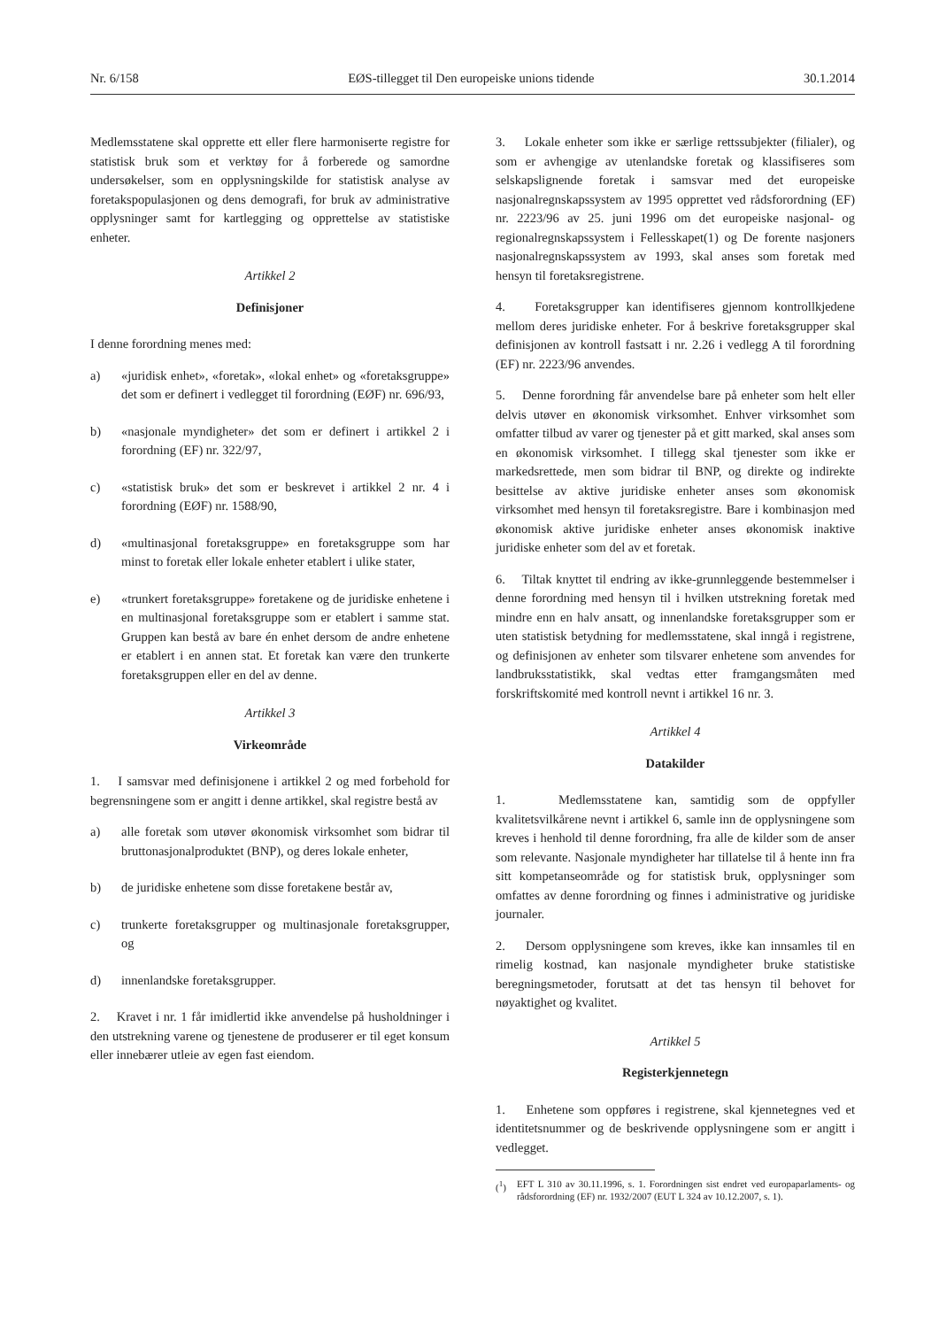Nr. 6/158 EØS-tillegget til Den europeiske unions tidende 30.1.2014
Medlemsstatene skal opprette ett eller flere harmoniserte registre for statistisk bruk som et verktøy for å forberede og samordne undersøkelser, som en opplysningskilde for statistisk analyse av foretakspopulasjonen og dens demografi, for bruk av administrative opplysninger samt for kartlegging og opprettelse av statistiske enheter.
Artikkel 2
Definisjoner
I denne forordning menes med:
a) «juridisk enhet», «foretak», «lokal enhet» og «foretaksgruppe» det som er definert i vedlegget til forordning (EØF) nr. 696/93,
b) «nasjonale myndigheter» det som er definert i artikkel 2 i forordning (EF) nr. 322/97,
c) «statistisk bruk» det som er beskrevet i artikkel 2 nr. 4 i forordning (EØF) nr. 1588/90,
d) «multinasjonal foretaksgruppe» en foretaksgruppe som har minst to foretak eller lokale enheter etablert i ulike stater,
e) «trunkert foretaksgruppe» foretakene og de juridiske enhetene i en multinasjonal foretaksgruppe som er etablert i samme stat. Gruppen kan bestå av bare én enhet dersom de andre enhetene er etablert i en annen stat. Et foretak kan være den trunkerte foretaksgruppen eller en del av denne.
Artikkel 3
Virkeområde
1. I samsvar med definisjonene i artikkel 2 og med forbehold for begrensningene som er angitt i denne artikkel, skal registre bestå av
a) alle foretak som utøver økonomisk virksomhet som bidrar til bruttonasjonalproduktet (BNP), og deres lokale enheter,
b) de juridiske enhetene som disse foretakene består av,
c) trunkerte foretaksgrupper og multinasjonale foretaksgrupper, og
d) innenlandske foretaksgrupper.
2. Kravet i nr. 1 får imidlertid ikke anvendelse på husholdninger i den utstrekning varene og tjenestene de produserer er til eget konsum eller innebærer utleie av egen fast eiendom.
3. Lokale enheter som ikke er særlige rettssubjekter (filialer), og som er avhengige av utenlandske foretak og klassifiseres som selskapslignende foretak i samsvar med det europeiske nasjonalregnskapssystem av 1995 opprettet ved rådsforordning (EF) nr. 2223/96 av 25. juni 1996 om det europeiske nasjonal- og regionalregnskapssystem i Fellesskapet(1) og De forente nasjoners nasjonalregnskapssystem av 1993, skal anses som foretak med hensyn til foretaksregistrene.
4. Foretaksgrupper kan identifiseres gjennom kontrollkjedene mellom deres juridiske enheter. For å beskrive foretaksgrupper skal definisjonen av kontroll fastsatt i nr. 2.26 i vedlegg A til forordning (EF) nr. 2223/96 anvendes.
5. Denne forordning får anvendelse bare på enheter som helt eller delvis utøver en økonomisk virksomhet. Enhver virksomhet som omfatter tilbud av varer og tjenester på et gitt marked, skal anses som en økonomisk virksomhet. I tillegg skal tjenester som ikke er markedsrettede, men som bidrar til BNP, og direkte og indirekte besittelse av aktive juridiske enheter anses som økonomisk virksomhet med hensyn til foretaksregistre. Bare i kombinasjon med økonomisk aktive juridiske enheter anses økonomisk inaktive juridiske enheter som del av et foretak.
6. Tiltak knyttet til endring av ikke-grunnleggende bestemmelser i denne forordning med hensyn til i hvilken utstrekning foretak med mindre enn en halv ansatt, og innenlandske foretaksgrupper som er uten statistisk betydning for medlemsstatene, skal inngå i registrene, og definisjonen av enheter som tilsvarer enhetene som anvendes for landbruksstatistikk, skal vedtas etter framgangsmåten med forskriftskomité med kontroll nevnt i artikkel 16 nr. 3.
Artikkel 4
Datakilder
1. Medlemsstatene kan, samtidig som de oppfyller kvalitetsvilkårene nevnt i artikkel 6, samle inn de opplysningene som kreves i henhold til denne forordning, fra alle de kilder som de anser som relevante. Nasjonale myndigheter har tillatelse til å hente inn fra sitt kompetanseområde og for statistisk bruk, opplysninger som omfattes av denne forordning og finnes i administrative og juridiske journaler.
2. Dersom opplysningene som kreves, ikke kan innsamles til en rimelig kostnad, kan nasjonale myndigheter bruke statistiske beregningsmetoder, forutsatt at det tas hensyn til behovet for nøyaktighet og kvalitet.
Artikkel 5
Registerkjennetegn
1. Enhetene som oppføres i registrene, skal kjennetegnes ved et identitetsnummer og de beskrivende opplysningene som er angitt i vedlegget.
(<sup>1</sup>) EFT L 310 av 30.11.1996, s. 1. Forordningen sist endret ved europaparlaments- og rådsforordning (EF) nr. 1932/2007 (EUT L 324 av 10.12.2007, s. 1).